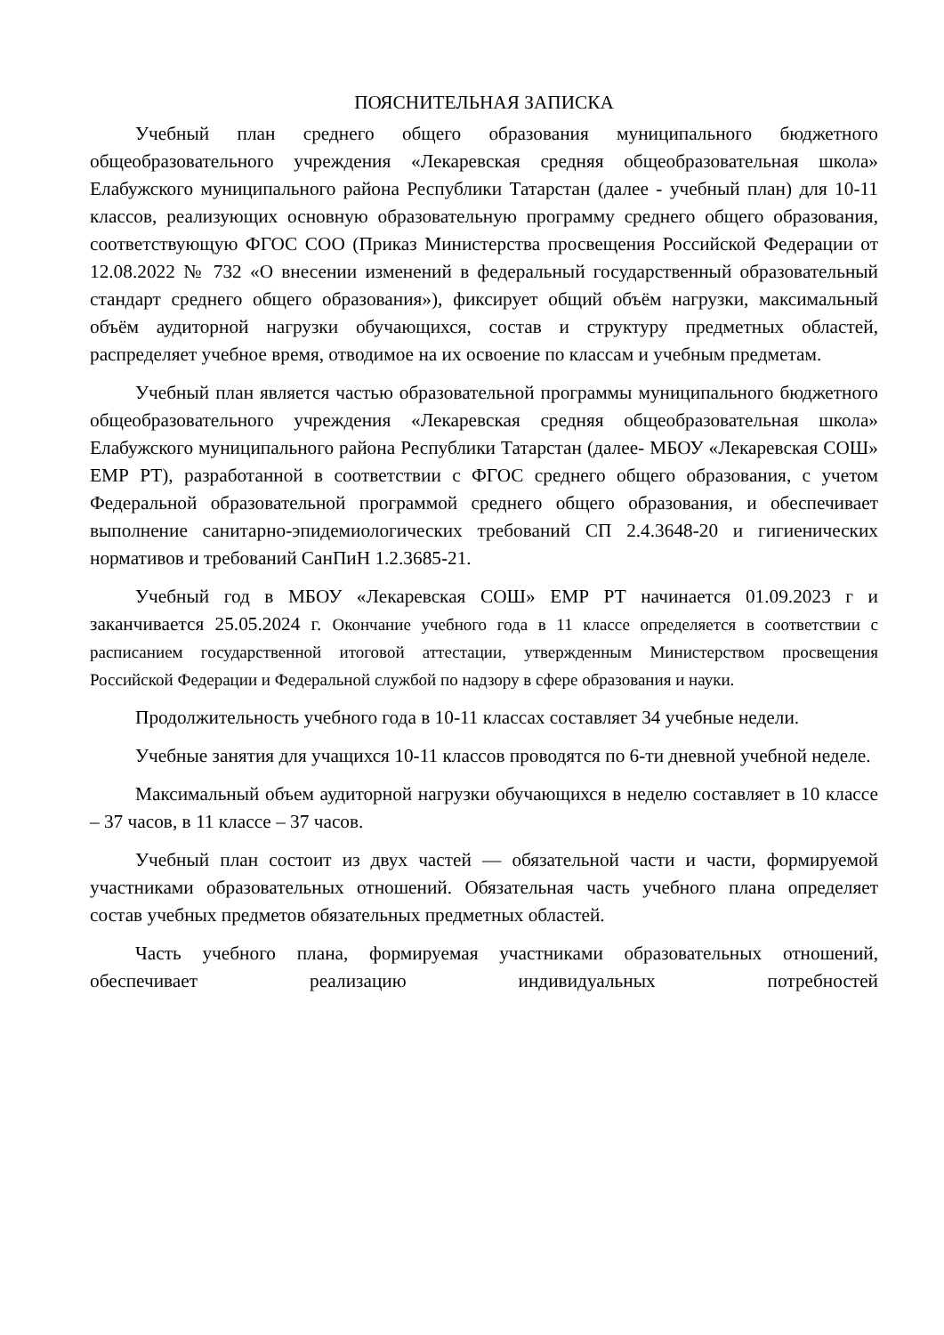ПОЯСНИТЕЛЬНАЯ ЗАПИСКА
Учебный план среднего общего образования муниципального бюджетного общеобразовательного учреждения «Лекаревская средняя общеобразовательная школа» Елабужского муниципального района Республики Татарстан (далее - учебный план) для 10-11 классов, реализующих основную образовательную программу среднего общего образования, соответствующую ФГОС СОО (Приказ Министерства просвещения Российской Федерации от 12.08.2022 № 732 «О внесении изменений в федеральный государственный образовательный стандарт среднего общего образования»), фиксирует общий объём нагрузки, максимальный объём аудиторной нагрузки обучающихся, состав и структуру предметных областей, распределяет учебное время, отводимое на их освоение по классам и учебным предметам.
Учебный план является частью образовательной программы муниципального бюджетного общеобразовательного учреждения «Лекаревская средняя общеобразовательная школа» Елабужского муниципального района Республики Татарстан (далее- МБОУ «Лекаревская СОШ» ЕМР РТ), разработанной в соответствии с ФГОС среднего общего образования, с учетом Федеральной образовательной программой среднего общего образования, и обеспечивает выполнение санитарно-эпидемиологических требований СП 2.4.3648-20 и гигиенических нормативов и требований СанПиН 1.2.3685-21.
Учебный год в МБОУ «Лекаревская СОШ» ЕМР РТ начинается 01.09.2023 г и заканчивается 25.05.2024 г. Окончание учебного года в 11 классе определяется в соответствии с расписанием государственной итоговой аттестации, утвержденным Министерством просвещения Российской Федерации и Федеральной службой по надзору в сфере образования и науки.
Продолжительность учебного года в 10-11 классах составляет 34 учебные недели.
Учебные занятия для учащихся 10-11 классов проводятся по 6-ти дневной учебной неделе.
Максимальный объем аудиторной нагрузки обучающихся в неделю составляет в 10 классе – 37 часов, в 11 классе – 37 часов.
Учебный план состоит из двух частей — обязательной части и части, формируемой участниками образовательных отношений. Обязательная часть учебного плана определяет состав учебных предметов обязательных предметных областей.
Часть учебного плана, формируемая участниками образовательных отношений, обеспечивает реализацию индивидуальных потребностей